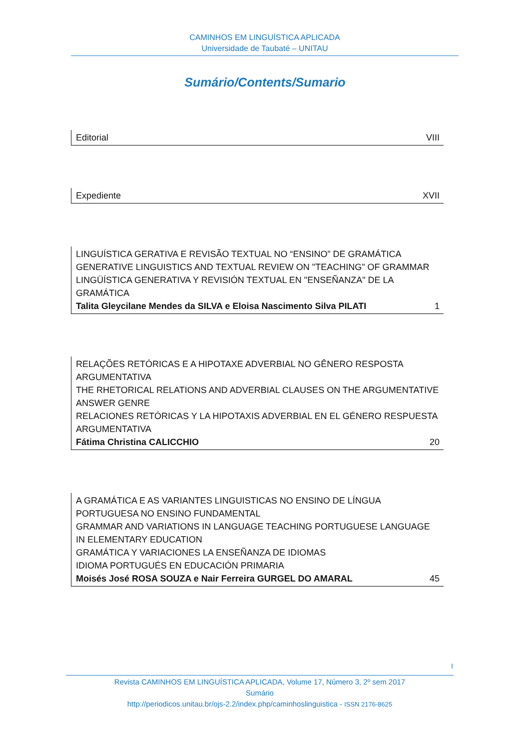CAMINHOS EM LINGUÍSTICA APLICADA
Universidade de Taubaté – UNITAU
Sumário/Contents/Sumario
Editorial VIII
Expediente XVII
LINGUÍSTICA GERATIVA E REVISÃO TEXTUAL NO “ENSINO” DE GRAMÁTICA
GENERATIVE LINGUISTICS AND TEXTUAL REVIEW ON "TEACHING" OF GRAMMAR
LINGÜÍSTICA GENERATIVA Y REVISIÓN TEXTUAL EN "ENSEÑANZA" DE LA GRAMÁTICA
Talita Gleycilane Mendes da SILVA e Eloisa Nascimento Silva PILATI 1
RELAÇÕES RETÓRICAS E A HIPOTAXE ADVERBIAL NO GÊNERO RESPOSTA ARGUMENTATIVA
THE RHETORICAL RELATIONS AND ADVERBIAL CLAUSES ON THE ARGUMENTATIVE ANSWER GENRE
RELACIONES RETÓRICAS Y LA HIPOTAXIS ADVERBIAL EN EL GÉNERO RESPUESTA ARGUMENTATIVA
Fátima Christina CALICCHIO 20
A GRAMÁTICA E AS VARIANTES LINGUISTICAS NO ENSINO DE LÍNGUA PORTUGUESA NO ENSINO FUNDAMENTAL
GRAMMAR AND VARIATIONS IN LANGUAGE TEACHING PORTUGUESE LANGUAGE IN ELEMENTARY EDUCATION
GRAMÁTICA Y VARIACIONES LA ENSEÑANZA DE IDIOMAS
IDIOMA PORTUGUÉS EN EDUCACIÓN PRIMARIA
Moisés José ROSA SOUZA e Nair Ferreira GURGEL DO AMARAL 45
I
Revista CAMINHOS EM LINGUÍSTICA APLICADA, Volume 17, Número 3, 2º sem 2017
Sumário
http://periodicos.unitau.br/ojs-2.2/index.php/caminhoslinguistica - ISSN 2176-8625